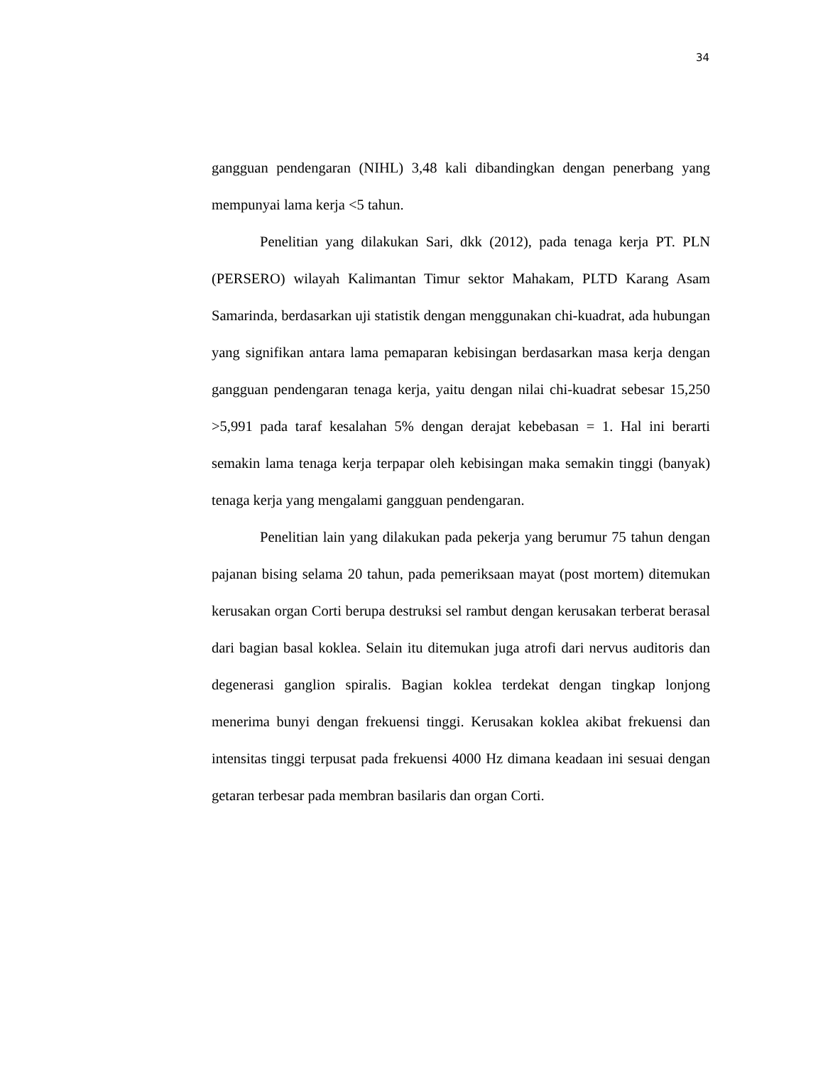34
gangguan pendengaran (NIHL) 3,48 kali dibandingkan dengan penerbang yang mempunyai lama kerja <5 tahun.
Penelitian yang dilakukan Sari, dkk (2012), pada tenaga kerja PT. PLN (PERSERO) wilayah Kalimantan Timur sektor Mahakam, PLTD Karang Asam Samarinda, berdasarkan uji statistik dengan menggunakan chi-kuadrat, ada hubungan yang signifikan antara lama pemaparan kebisingan berdasarkan masa kerja dengan gangguan pendengaran tenaga kerja, yaitu dengan nilai chi-kuadrat sebesar 15,250 >5,991 pada taraf kesalahan 5% dengan derajat kebebasan = 1. Hal ini berarti semakin lama tenaga kerja terpapar oleh kebisingan maka semakin tinggi (banyak) tenaga kerja yang mengalami gangguan pendengaran.
Penelitian lain yang dilakukan pada pekerja yang berumur 75 tahun dengan pajanan bising selama 20 tahun, pada pemeriksaan mayat (post mortem) ditemukan kerusakan organ Corti berupa destruksi sel rambut dengan kerusakan terberat berasal dari bagian basal koklea. Selain itu ditemukan juga atrofi dari nervus auditoris dan degenerasi ganglion spiralis. Bagian koklea terdekat dengan tingkap lonjong menerima bunyi dengan frekuensi tinggi. Kerusakan koklea akibat frekuensi dan intensitas tinggi terpusat pada frekuensi 4000 Hz dimana keadaan ini sesuai dengan getaran terbesar pada membran basilaris dan organ Corti.